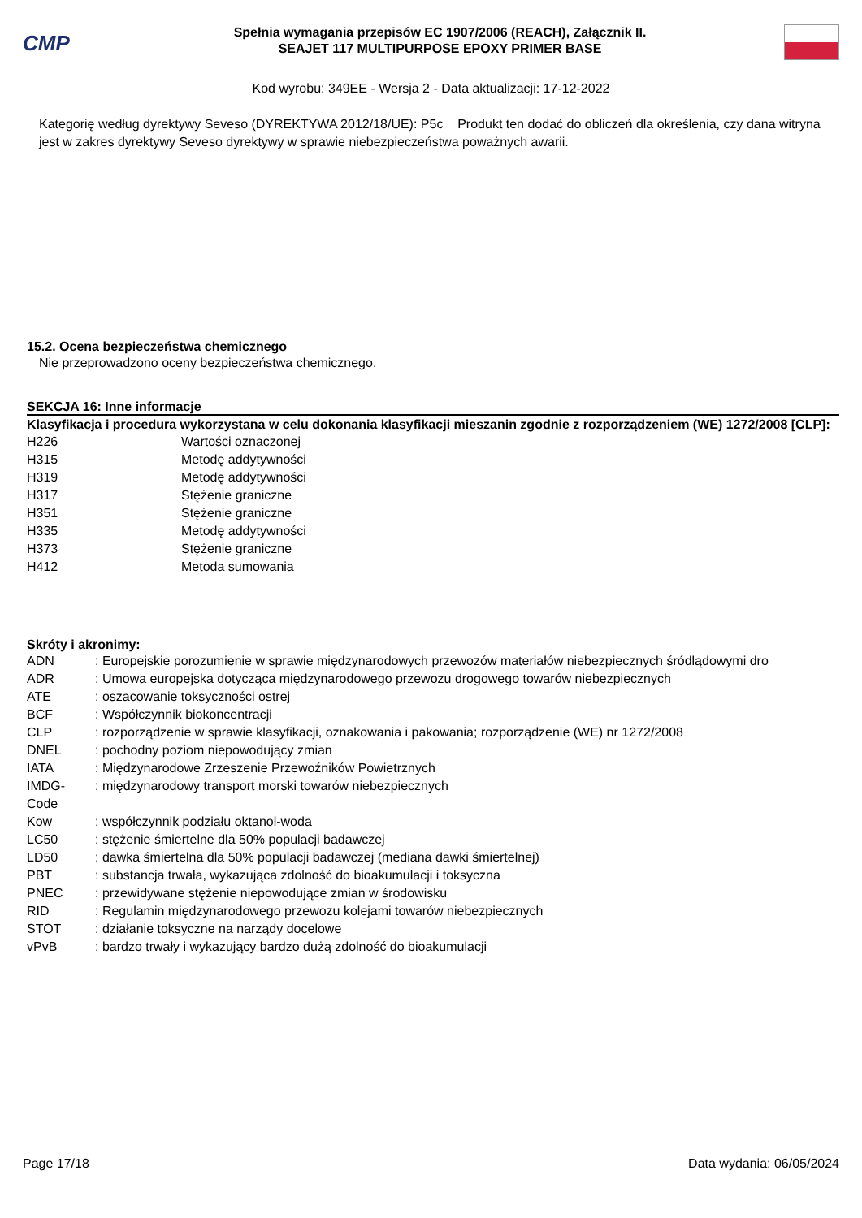CMP
Spełnia wymagania przepisów EC 1907/2006 (REACH), Załącznik II.
SEAJET 117 MULTIPURPOSE EPOXY PRIMER BASE
Kod wyrobu: 349EE - Wersja 2 - Data aktualizacji: 17-12-2022
Kategorię według dyrektywy Seveso (DYREKTYWA 2012/18/UE): P5c Produkt ten dodać do obliczeń dla określenia, czy dana witryna jest w zakres dyrektywy Seveso dyrektywy w sprawie niebezpieczeństwa poważnych awarii.
15.2. Ocena bezpieczeństwa chemicznego
Nie przeprowadzono oceny bezpieczeństwa chemicznego.
SEKCJA 16: Inne informacje
Klasyfikacja i procedura wykorzystana w celu dokonania klasyfikacji mieszanin zgodnie z rozporządzeniem (WE) 1272/2008 [CLP]:
| H226 | Wartości oznaczonej |
| H315 | Metodę addytywności |
| H319 | Metodę addytywności |
| H317 | Stężenie graniczne |
| H351 | Stężenie graniczne |
| H335 | Metodę addytywności |
| H373 | Stężenie graniczne |
| H412 | Metoda sumowania |
Skróty i akronimy:
| ADN | : Europejskie porozumienie w sprawie międzynarodowych przewozów materiałów niebezpiecznych śródlądowymi dro |
| ADR | : Umowa europejska dotycząca międzynarodowego przewozu drogowego towarów niebezpiecznych |
| ATE | : oszacowanie toksyczności ostrej |
| BCF | : Współczynnik biokoncentracji |
| CLP | : rozporządzenie w sprawie klasyfikacji, oznakowania i pakowania; rozporządzenie (WE) nr 1272/2008 |
| DNEL | : pochodny poziom niepowodujący zmian |
| IATA | : Międzynarodowe Zrzeszenie Przewoźników Powietrznych |
| IMDG- Code | : międzynarodowy transport morski towarów niebezpiecznych |
| Kow | : współczynnik podziału oktanol-woda |
| LC50 | : stężenie śmiertelne dla 50% populacji badawczej |
| LD50 | : dawka śmiertelna dla 50% populacji badawczej (mediana dawki śmiertelnej) |
| PBT | : substancja trwała, wykazująca zdolność do bioakumulacji i toksyczna |
| PNEC | : przewidywane stężenie niepowodujące zmian w środowisku |
| RID | : Regulamin międzynarodowego przewozu kolejami towarów niebezpiecznych |
| STOT | : działanie toksyczne na narządy docelowe |
| vPvB | : bardzo trwały i wykazujący bardzo dużą zdolność do bioakumulacji |
Page 17/18 Data wydania: 06/05/2024